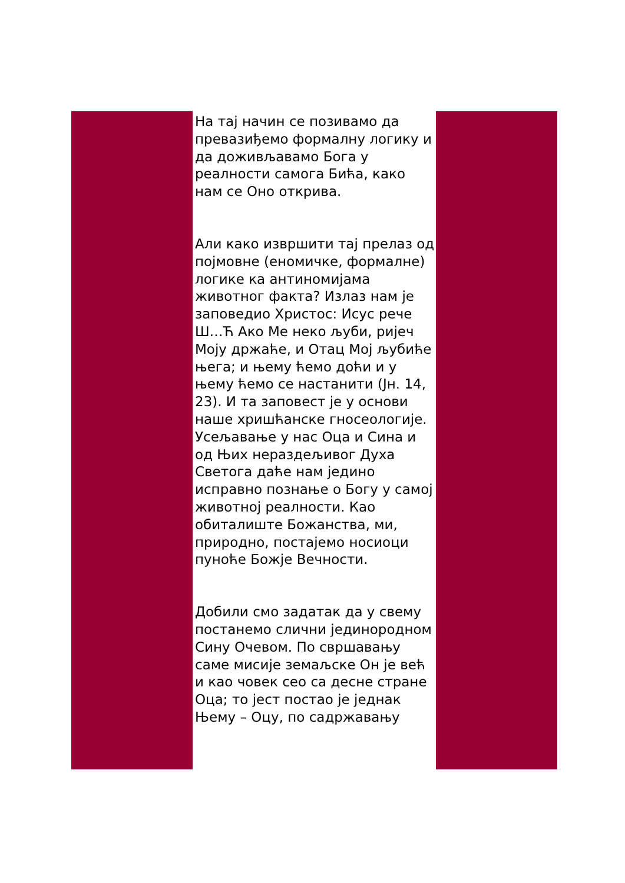На тај начин се позивамо да превазиђемо формалну логику и да доживљавамо Бога у реалности самога Бића, како нам се Оно открива.
Али како извршити тај прелаз од појмовне (еномичке, формалне) логике ка антиномијама животног факта? Излаз нам је заповедио Христос: Исус рече Ш…Ћ Ако Ме неко љуби, ријеч Моју држаће, и Отац Мој љубиће њега; и њему ћемо доћи и у њему ћемо се настанити (Јн. 14, 23). И та заповест је у основи наше хришћанске гносеологије. Усељавање у нас Оца и Сина и од Њих нераздељивог Духа Светога даће нам једино исправно познање о Богу у самој животној реалности. Као обиталиште Божанства, ми, природно, постајемо носиоци пуноће Божје Вечности.
Добили смо задатак да у свему постанемо слични јединородном Сину Очевом. По свршавању саме мисије земаљске Он је већ и као човек сео са десне стране Оца; то јест постао је једнак Њему – Оцу, по садржавању